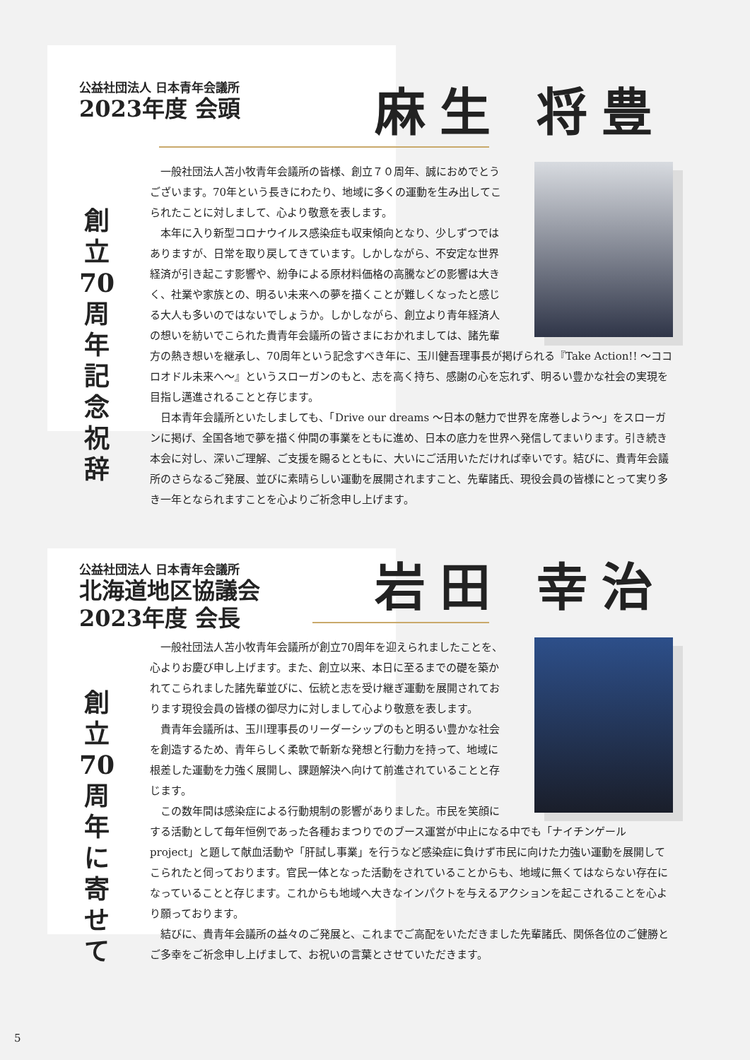公益社団法人 日本青年会議所
2023年度 会頭
麻生 将豊
創
立
70
周
年
記
念
祝
辞
一般社団法人苫小牧青年会議所の皆様、創立７０周年、誠におめでとうございます。70年という長きにわたり、地域に多くの運動を生み出してこられたことに対しまして、心より敬意を表します。
本年に入り新型コロナウイルス感染症も収束傾向となり、少しずつではありますが、日常を取り戻してきています。しかしながら、不安定な世界経済が引き起こす影響や、紛争による原材料価格の高騰などの影響は大きく、社業や家族との、明るい未来への夢を描くことが難しくなったと感じる大人も多いのではないでしょうか。しかしながら、創立より青年経済人の想いを紡いでこられた貴青年会議所の皆さまにおかれましては、諸先輩方の熱き想いを継承し、70周年という記念すべき年に、玉川健吾理事長が掲げられる『Take Action!! ～ココロオドル未来へ～』というスローガンのもと、志を高く持ち、感謝の心を忘れず、明るい豊かな社会の実現を目指し邁進されることと存じます。
日本青年会議所といたしましても、「Drive our dreams ～日本の魅力で世界を席巻しよう～」をスローガンに掲げ、全国各地で夢を描く仲間の事業をともに進め、日本の底力を世界へ発信してまいります。引き続き本会に対し、深いご理解、ご支援を賜るとともに、大いにご活用いただければ幸いです。結びに、貴青年会議所のさらなるご発展、並びに素晴らしい運動を展開されますこと、先輩諸氏、現役会員の皆様にとって実り多き一年となられますことを心よりご祈念申し上げます。
公益社団法人 日本青年会議所
北海道地区協議会
2023年度 会長
岩田 幸治
創
立
70
周
年
に
寄
せ
て
一般社団法人苫小牧青年会議所が創立70周年を迎えられましたことを、心よりお慶び申し上げます。また、創立以来、本日に至るまでの礎を築かれてこられました諸先輩並びに、伝統と志を受け継ぎ運動を展開されております現役会員の皆様の御尽力に対しまして心より敬意を表します。
貴青年会議所は、玉川理事長のリーダーシップのもと明るい豊かな社会を創造するため、青年らしく柔軟で斬新な発想と行動力を持って、地域に根差した運動を力強く展開し、課題解決へ向けて前進されていることと存じます。
この数年間は感染症による行動規制の影響がありました。市民を笑顔にする活動として毎年恒例であった各種おまつりでのブース運営が中止になる中でも「ナイチンゲール project」と題して献血活動や「肝試し事業」を行うなど感染症に負けず市民に向けた力強い運動を展開してこられたと伺っております。官民一体となった活動をされていることからも、地域に無くてはならない存在になっていることと存じます。これからも地域へ大きなインパクトを与えるアクションを起こされることを心より願っております。
結びに、貴青年会議所の益々のご発展と、これまでご高配をいただきました先輩諸氏、関係各位のご健勝とご多幸をご祈念申し上げまして、お祝いの言葉とさせていただきます。
5